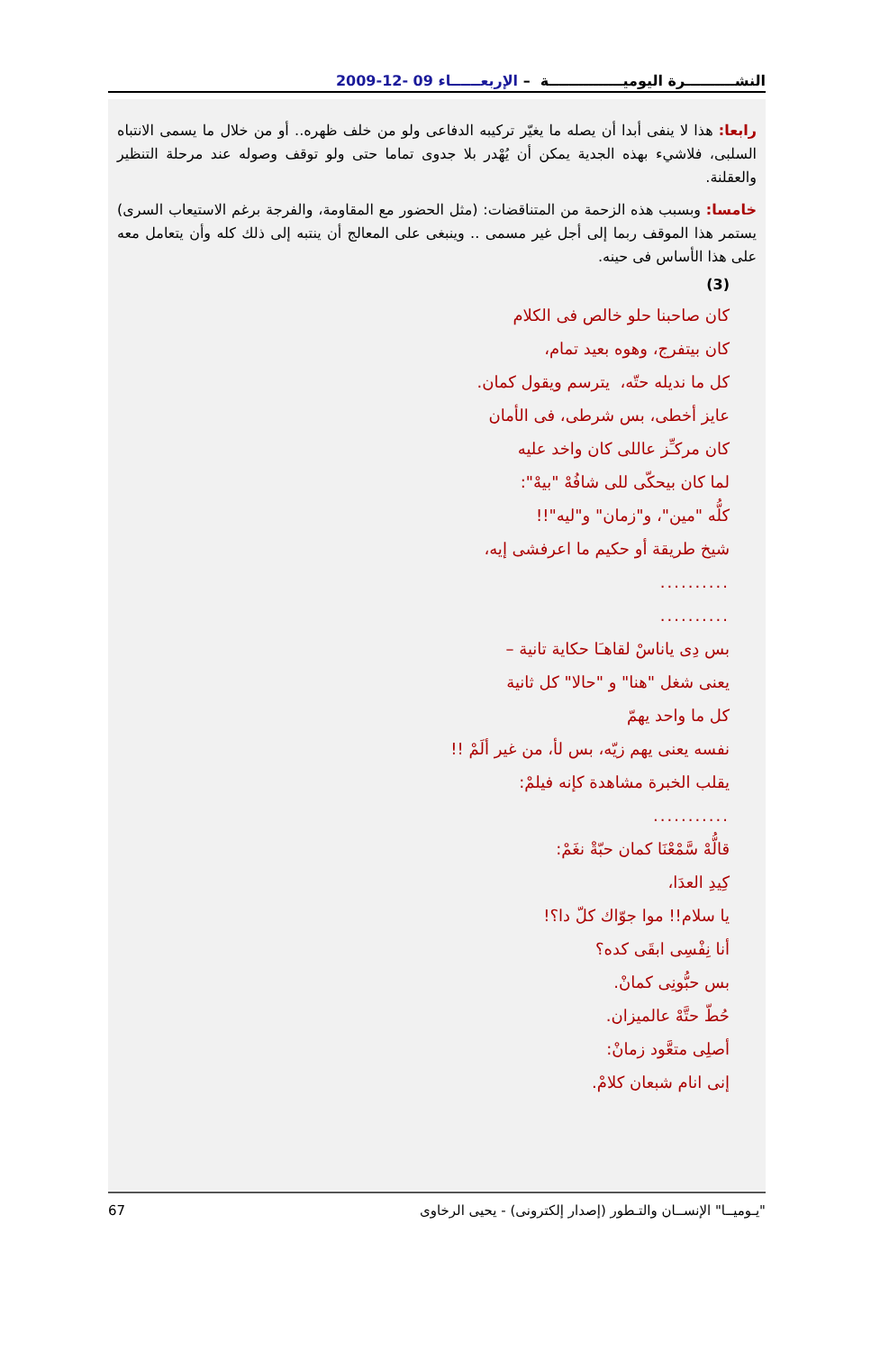النشــــــــــرة اليوميـــــــــــــــة – الإربعــــــاء 09 -12-2009
رابعا: هذا لا ينفى أبدا أن يصله ما يغيّر تركيبه الدفاعى ولو من خلف ظهره.. أو من خلال ما يسمى الانتباه السلبى، فلاشيء بهذه الجدية يمكن أن يُهْدر بلا جدوى تماما حتى ولو توقف وصوله عند مرحلة التنظير والعقلنة.
خامسا: وبسبب هذه الزحمة من المتناقضات: (مثل الحضور مع المقاومة، والفرجة برغم الاستيعاب السرى) يستمر هذا الموقف ربما إلى أجل غير مسمى .. وينبغى على المعالج أن ينتبه إلى ذلك كله وأن يتعامل معه على هذا الأساس فى حينه.
(3)
كان صاحبنا حلو خالص فى الكلام
كان بيتفرج، وهوه بعيد تمام،
كل ما نديله حتّه، يترسم ويقول كمان.
عايز أخطى، بس شرطى، فى الأمان
كان مركـِّز عاللى كان واخد عليه
لما كان بيحكّى للى شافُهْ "بيهْ":
كلُّه "مين"، و"زمان" و"ليه"!!
شيخ طريقة أو حكيم ما اعرفشى إيه،
..........
..........
بس دِى ياناسْ لقاهـَا حكاية تانية –
يعنى شغل "هنا" و "حالا" كل ثانية
كل ما واحد يهمّ
نفسه يعنى يهم زيّه، بس لأ، من غير ألَمْ !!
يقلب الخبرة مشاهدة كإنه فيلمْ:
...........
قالُّهْ سَّمْعْنَا كمان حبّةْ نغَمْ:
كِيدِ العدَا،
يا سلام!! موا جوّاك كلّ دا؟!
أنا نِفْسِى ابقَى كده؟
بس حبُّونِى كمانْ.
حُطّ حتَّهْ عالميزان.
أصلِى متعَّود زمانْ:
إنى انام شبعان كلامْ.
67 "يـوميــا" الإنســان والتـطور (إصدار إلكترونى) - يحيى الرخاوى